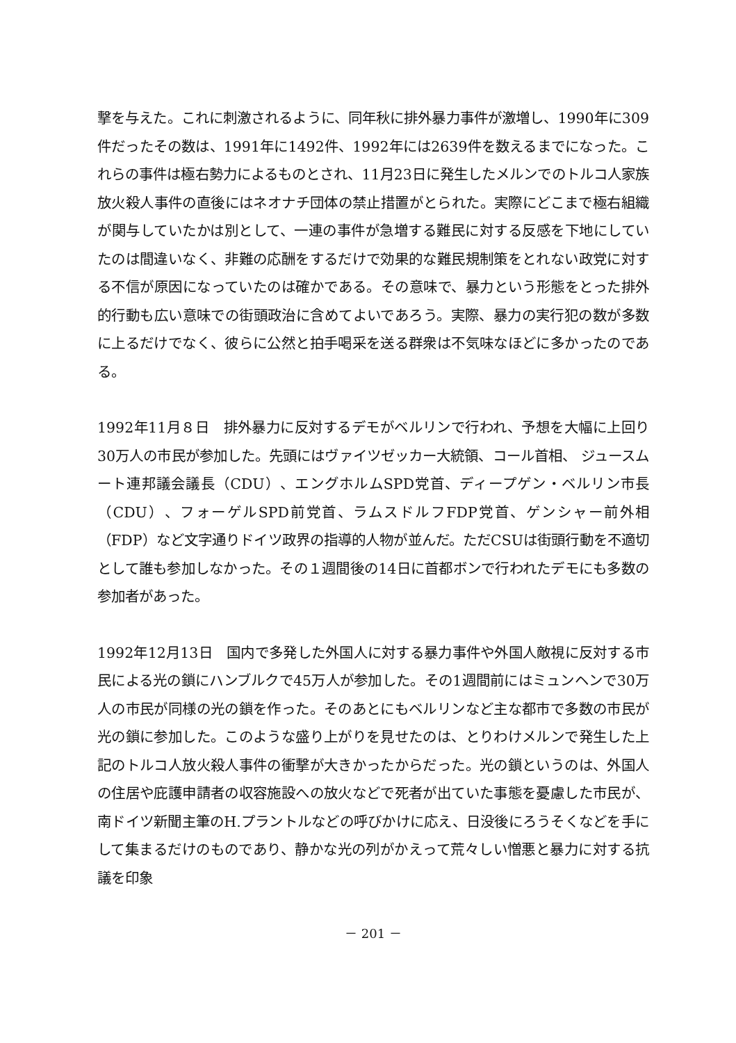撃を与えた。これに刺激されるように、同年秋に排外暴力事件が激増し、1990年に309件だったその数は、1991年に1492件、1992年には2639件を数えるまでになった。これらの事件は極右勢力によるものとされ、11月23日に発生したメルンでのトルコ人家族放火殺人事件の直後にはネオナチ団体の禁止措置がとられた。実際にどこまで極右組織が関与していたかは別として、一連の事件が急増する難民に対する反感を下地にしていたのは間違いなく、非難の応酬をするだけで効果的な難民規制策をとれない政党に対する不信が原因になっていたのは確かである。その意味で、暴力という形態をとった排外的行動も広い意味での街頭政治に含めてよいであろう。実際、暴力の実行犯の数が多数に上るだけでなく、彼らに公然と拍手喝采を送る群衆は不気味なほどに多かったのである。
1992年11月８日　排外暴力に反対するデモがベルリンで行われ、予想を大幅に上回り30万人の市民が参加した。先頭にはヴァイツゼッカー大統領、コール首相、 ジュースムート連邦議会議長（CDU）、エングホルムSPD党首、ディープゲン・ベルリン市長（CDU）、フォーゲルSPD前党首、ラムスドルフFDP党首、ゲンシャー前外相（FDP）など文字通りドイツ政界の指導的人物が並んだ。ただCSUは街頭行動を不適切として誰も参加しなかった。その１週間後の14日に首都ボンで行われたデモにも多数の参加者があった。
1992年12月13日　国内で多発した外国人に対する暴力事件や外国人敵視に反対する市民による光の鎖にハンブルクで45万人が参加した。その1週間前にはミュンヘンで30万人の市民が同様の光の鎖を作った。そのあとにもベルリンなど主な都市で多数の市民が光の鎖に参加した。このような盛り上がりを見せたのは、とりわけメルンで発生した上記のトルコ人放火殺人事件の衝撃が大きかったからだった。光の鎖というのは、外国人の住居や庇護申請者の収容施設への放火などで死者が出ていた事態を憂慮した市民が、南ドイツ新聞主筆のH.プラントルなどの呼びかけに応え、日没後にろうそくなどを手にして集まるだけのものであり、静かな光の列がかえって荒々しい憎悪と暴力に対する抗議を印象
－ 201 －